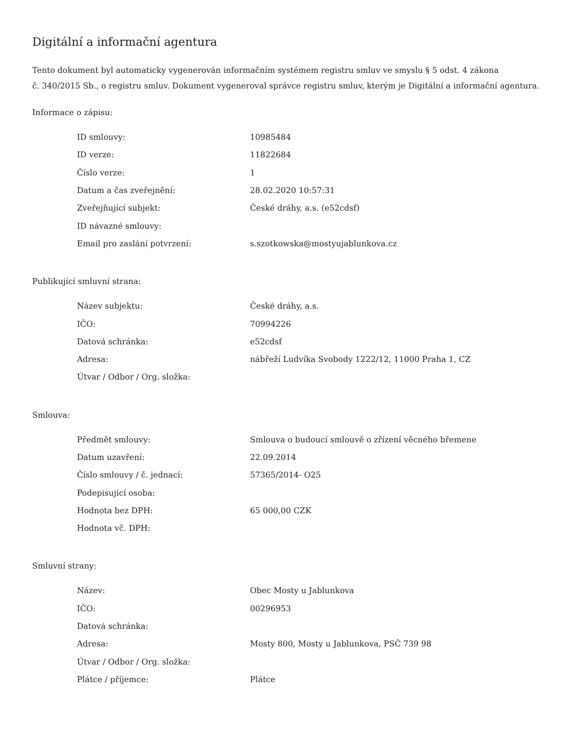Digitální a informační agentura
Tento dokument byl automaticky vygenerován informačním systémem registru smluv ve smyslu § 5 odst. 4 zákona
č. 340/2015 Sb., o registru smluv. Dokument vygeneroval správce registru smluv, kterým je Digitální a informační agentura.
Informace o zápisu:
| ID smlouvy: | 10985484 |
| ID verze: | 11822684 |
| Číslo verze: | 1 |
| Datum a čas zveřejnění: | 28.02.2020 10:57:31 |
| Zveřejňující subjekt: | České dráhy, a.s. (e52cdsf) |
| ID návazné smlouvy: | |
| Email pro zaslání potvrzení: | s.szotkowska@mostyujablunkova.cz |
Publikující smluvní strana:
| Název subjektu: | České dráhy, a.s. |
| IČO: | 70994226 |
| Datová schránka: | e52cdsf |
| Adresa: | nábřeží Ludvíka Svobody 1222/12, 11000 Praha 1, CZ |
| Útvar / Odbor / Org. složka: | |
Smlouva:
| Předmět smlouvy: | Smlouva o budoucí smlouvě o zřízení věcného břemene |
| Datum uzavření: | 22.09.2014 |
| Číslo smlouvy / č. jednací: | 57365/2014- O25 |
| Podepisující osoba: | |
| Hodnota bez DPH: | 65 000,00 CZK |
| Hodnota vč. DPH: | |
Smluvní strany:
| Název: | Obec Mosty u Jablunkova |
| IČO: | 00296953 |
| Datová schránka: | |
| Adresa: | Mosty 800, Mosty u Jablunkova, PSČ 739 98 |
| Útvar / Odbor / Org. složka: | |
| Plátce / příjemce: | Plátce |